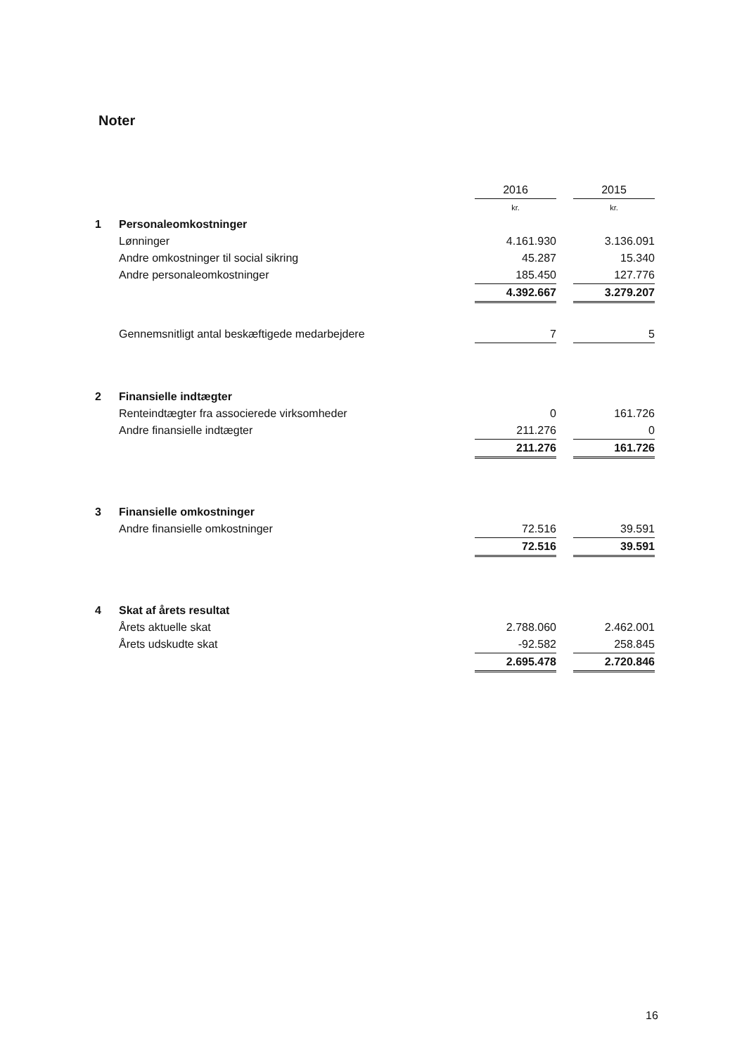Noter
| | | 2016 | | 2015 |
| | | kr. | | kr. |
| 1 | Personaleomkostninger | | | |
| | Lønninger | 4.161.930 | | 3.136.091 |
| | Andre omkostninger til social sikring | 45.287 | | 15.340 |
| | Andre personaleomkostninger | 185.450 | | 127.776 |
| | | 4.392.667 | | 3.279.207 |
| | Gennemsnitligt antal beskæftigede medarbejdere | 7 | | 5 |
| 2 | Finansielle indtægter | | | |
| | Renteindtægter fra associerede virksomheder | 0 | | 161.726 |
| | Andre finansielle indtægter | 211.276 | | 0 |
| | | 211.276 | | 161.726 |
| 3 | Finansielle omkostninger | | | |
| | Andre finansielle omkostninger | 72.516 | | 39.591 |
| | | 72.516 | | 39.591 |
| 4 | Skat af årets resultat | | | |
| | Årets aktuelle skat | 2.788.060 | | 2.462.001 |
| | Årets udskudte skat | -92.582 | | 258.845 |
| | | 2.695.478 | | 2.720.846 |
16